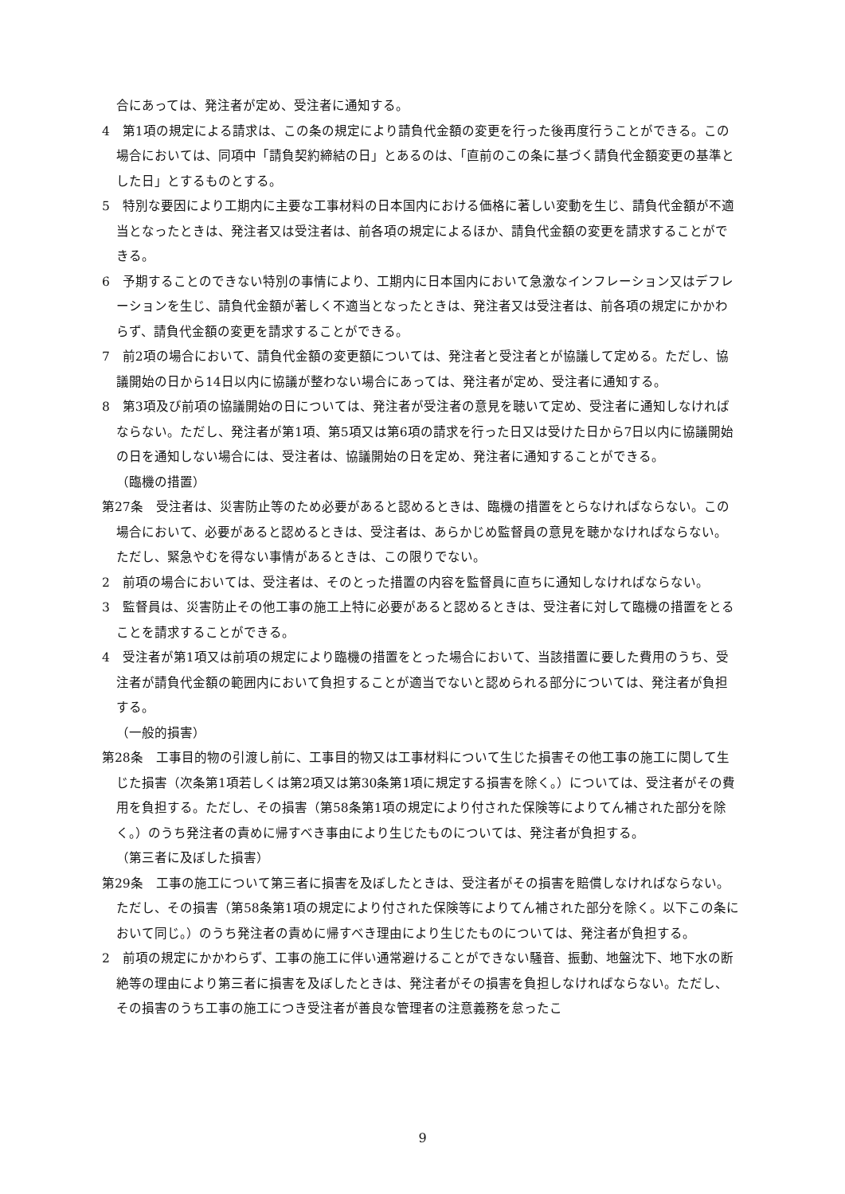合にあっては、発注者が定め、受注者に通知する。
4　第1項の規定による請求は、この条の規定により請負代金額の変更を行った後再度行うことができる。この場合においては、同項中「請負契約締結の日」とあるのは、「直前のこの条に基づく請負代金額変更の基準とした日」とするものとする。
5　特別な要因により工期内に主要な工事材料の日本国内における価格に著しい変動を生じ、請負代金額が不適当となったときは、発注者又は受注者は、前各項の規定によるほか、請負代金額の変更を請求することができる。
6　予期することのできない特別の事情により、工期内に日本国内において急激なインフレーション又はデフレーションを生じ、請負代金額が著しく不適当となったときは、発注者又は受注者は、前各項の規定にかかわらず、請負代金額の変更を請求することができる。
7　前2項の場合において、請負代金額の変更額については、発注者と受注者とが協議して定める。ただし、協議開始の日から14日以内に協議が整わない場合にあっては、発注者が定め、受注者に通知する。
8　第3項及び前項の協議開始の日については、発注者が受注者の意見を聴いて定め、受注者に通知しなければならない。ただし、発注者が第1項、第5項又は第6項の請求を行った日又は受けた日から7日以内に協議開始の日を通知しない場合には、受注者は、協議開始の日を定め、発注者に通知することができる。
（臨機の措置）
第27条　受注者は、災害防止等のため必要があると認めるときは、臨機の措置をとらなければならない。この場合において、必要があると認めるときは、受注者は、あらかじめ監督員の意見を聴かなければならない。ただし、緊急やむを得ない事情があるときは、この限りでない。
2　前項の場合においては、受注者は、そのとった措置の内容を監督員に直ちに通知しなければならない。
3　監督員は、災害防止その他工事の施工上特に必要があると認めるときは、受注者に対して臨機の措置をとることを請求することができる。
4　受注者が第1項又は前項の規定により臨機の措置をとった場合において、当該措置に要した費用のうち、受注者が請負代金額の範囲内において負担することが適当でないと認められる部分については、発注者が負担する。
（一般的損害）
第28条　工事目的物の引渡し前に、工事目的物又は工事材料について生じた損害その他工事の施工に関して生じた損害（次条第1項若しくは第2項又は第30条第1項に規定する損害を除く。）については、受注者がその費用を負担する。ただし、その損害（第58条第1項の規定により付された保険等によりてん補された部分を除く。）のうち発注者の責めに帰すべき事由により生じたものについては、発注者が負担する。
（第三者に及ぼした損害）
第29条　工事の施工について第三者に損害を及ぼしたときは、受注者がその損害を賠償しなければならない。ただし、その損害（第58条第1項の規定により付された保険等によりてん補された部分を除く。以下この条において同じ。）のうち発注者の責めに帰すべき理由により生じたものについては、発注者が負担する。
2　前項の規定にかかわらず、工事の施工に伴い通常避けることができない騒音、振動、地盤沈下、地下水の断絶等の理由により第三者に損害を及ぼしたときは、発注者がその損害を負担しなければならない。ただし、その損害のうち工事の施工につき受注者が善良な管理者の注意義務を怠ったこ
9